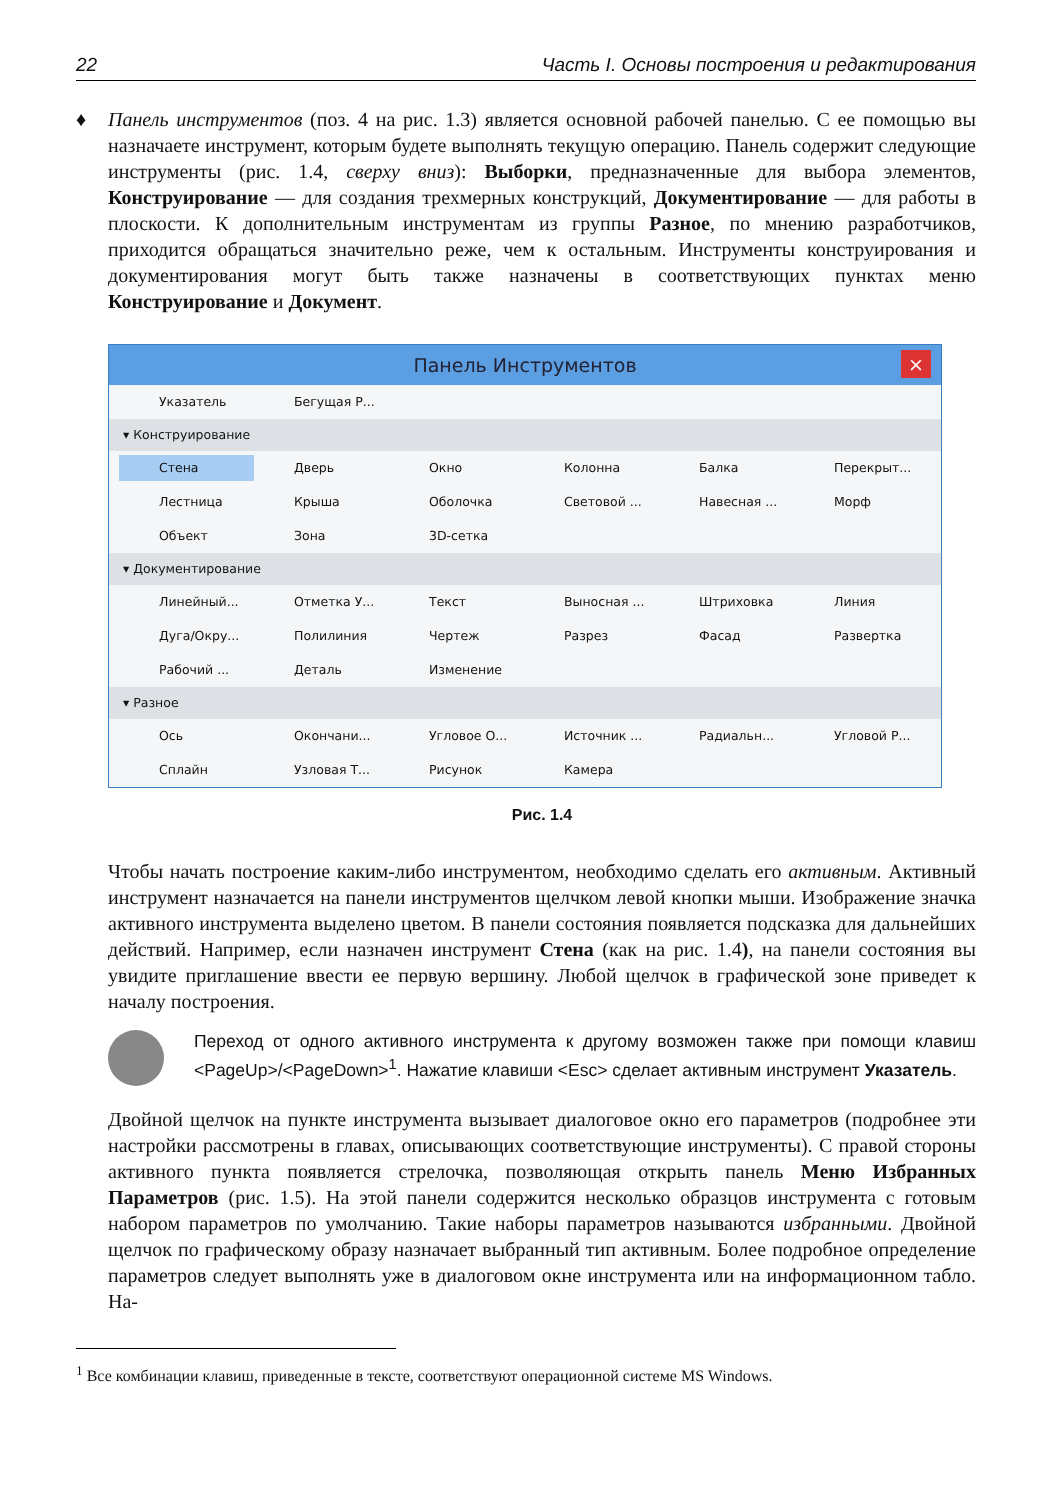22 Часть I. Основы построения и редактирования
♦ Панель инструментов (поз. 4 на рис. 1.3) является основной рабочей панелью. С ее помощью вы назначаете инструмент, которым будете выполнять текущую операцию. Панель содержит следующие инструменты (рис. 1.4, сверху вниз): Выборки, предназначенные для выбора элементов, Конструирование — для создания трехмерных конструкций, Документирование — для работы в плоскости. К дополнительным инструментам из группы Разное, по мнению разработчиков, приходится обращаться значительно реже, чем к остальным. Инструменты конструирования и документирования могут быть также назначены в соответствующих пунктах меню Конструирование и Документ.
Панель Инструментов ×
Указатель Бегущая Р...
▾ Конструирование
Стена Дверь Окно Колонна Балка Перекрыт...
Лестница Крыша Оболочка Световой ... Навесная ... Морф
Объект Зона 3D-сетка
▾ Документирование
Линейный... Отметка У... Текст Выносная ... Штриховка Линия
Дуга/Окру... Полилиния Чертеж Разрез Фасад Развертка
Рабочий ... Деталь Изменение
▾ Разное
Ось Окончани... Угловое О... Источник ... Радиальн... Угловой Р...
Сплайн Узловая Т... Рисунок Камера
Рис. 1.4
Чтобы начать построение каким-либо инструментом, необходимо сделать его активным. Активный инструмент назначается на панели инструментов щелчком левой кнопки мыши. Изображение значка активного инструмента выделено цветом. В панели состояния появляется подсказка для дальнейших действий. Например, если назначен инструмент Стена (как на рис. 1.4), на панели состояния вы увидите приглашение ввести ее первую вершину. Любой щелчок в графической зоне приведет к началу построения.
Переход от одного активного инструмента к другому возможен также при помощи клавиш <PageUp>/<PageDown><sup>1</sup>. Нажатие клавиши <Esc> сделает активным инструмент Указатель.
Двойной щелчок на пункте инструмента вызывает диалоговое окно его параметров (подробнее эти настройки рассмотрены в главах, описывающих соответствующие инструменты). С правой стороны активного пункта появляется стрелочка, позволяющая открыть панель Меню Избранных Параметров (рис. 1.5). На этой панели содержится несколько образцов инструмента с готовым набором параметров по умолчанию. Такие наборы параметров называются избранными. Двойной щелчок по графическому образу назначает выбранный тип активным. Более подробное определение параметров следует выполнять уже в диалоговом окне инструмента или на информационном табло. На-
<sup>1</sup> Все комбинации клавиш, приведенные в тексте, соответствуют операционной системе MS Windows.